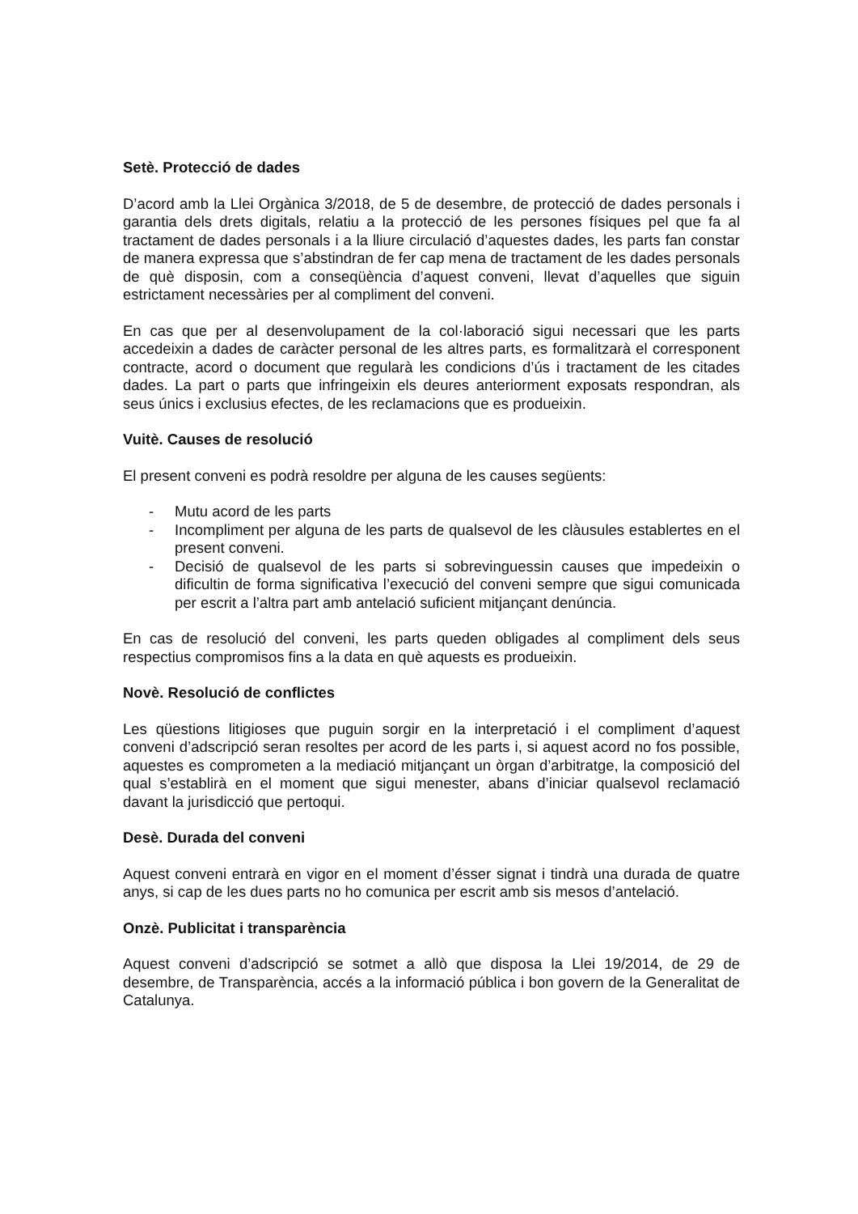Setè. Protecció de dades
D’acord amb la Llei Orgànica 3/2018, de 5 de desembre, de protecció de dades personals i garantia dels drets digitals, relatiu a la protecció de les persones físiques pel que fa al tractament de dades personals i a la lliure circulació d’aquestes dades, les parts fan constar de manera expressa que s’abstindran de fer cap mena de tractament de les dades personals de què disposin, com a conseqüència d’aquest conveni, llevat d’aquelles que siguin estrictament necessàries per al compliment del conveni.
En cas que per al desenvolupament de la col·laboració sigui necessari que les parts accedeixin a dades de caràcter personal de les altres parts, es formalitzarà el corresponent contracte, acord o document que regularà les condicions d’ús i tractament de les citades dades. La part o parts que infringeixin els deures anteriorment exposats respondran, als seus únics i exclusius efectes, de les reclamacions que es produeixin.
Vuitè. Causes de resolució
El present conveni es podrà resoldre per alguna de les causes següents:
- Mutu acord de les parts
- Incompliment per alguna de les parts de qualsevol de les clàusules establertes en el present conveni.
- Decisió de qualsevol de les parts si sobrevinguessin causes que impedeixin o dificultin de forma significativa l’execució del conveni sempre que sigui comunicada per escrit a l’altra part amb antelació suficient mitjançant denúncia.
En cas de resolució del conveni, les parts queden obligades al compliment dels seus respectius compromisos fins a la data en què aquests es produeixin.
Novè. Resolució de conflictes
Les qüestions litigioses que puguin sorgir en la interpretació i el compliment d’aquest conveni d’adscripció seran resoltes per acord de les parts i, si aquest acord no fos possible, aquestes es comprometen a la mediació mitjançant un òrgan d’arbitratge, la composició del qual s’establirà en el moment que sigui menester, abans d’iniciar qualsevol reclamació davant la jurisdicció que pertoqui.
Desè. Durada del conveni
Aquest conveni entrarà en vigor en el moment d’ésser signat i tindrà una durada de quatre anys, si cap de les dues parts no ho comunica per escrit amb sis mesos d’antelació.
Onzè. Publicitat i transparència
Aquest conveni d’adscripció se sotmet a allò que disposa la Llei 19/2014, de 29 de desembre, de Transparència, accés a la informació pública i bon govern de la Generalitat de Catalunya.